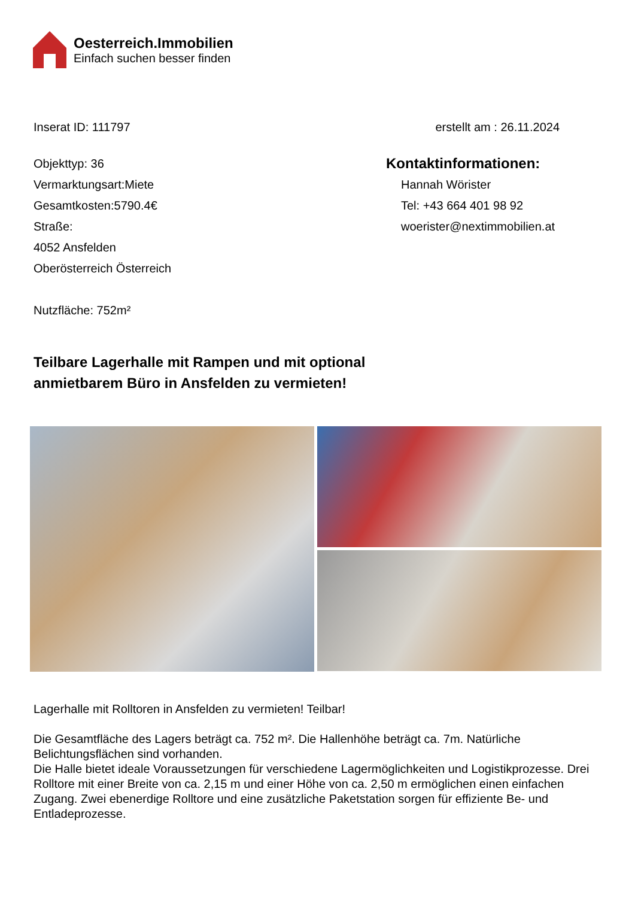Oesterreich.Immobilien
Einfach suchen besser finden
Inserat ID: 111797 erstellt am : 26.11.2024
Objekttyp: 36
Vermarktungsart:Miete
Gesamtkosten:5790.4€
Straße:
4052 Ansfelden
Oberösterreich Österreich
Nutzfläche: 752m²
Kontaktinformationen:
Hannah Wörister
Tel: +43 664 401 98 92
woerister@nextimmobilien.at
Teilbare Lagerhalle mit Rampen und mit optional anmietbarem Büro in Ansfelden zu vermieten!
Lagerhalle mit Rolltoren in Ansfelden zu vermieten! Teilbar!
Die Gesamtfläche des Lagers beträgt ca. 752 m². Die Hallenhöhe beträgt ca. 7m. Natürliche Belichtungsflächen sind vorhanden.
Die Halle bietet ideale Voraussetzungen für verschiedene Lagermöglichkeiten und Logistikprozesse. Drei Rolltore mit einer Breite von ca. 2,15 m und einer Höhe von ca. 2,50 m ermöglichen einen einfachen Zugang. Zwei ebenerdige Rolltore und eine zusätzliche Paketstation sorgen für effiziente Be- und Entladeprozesse.